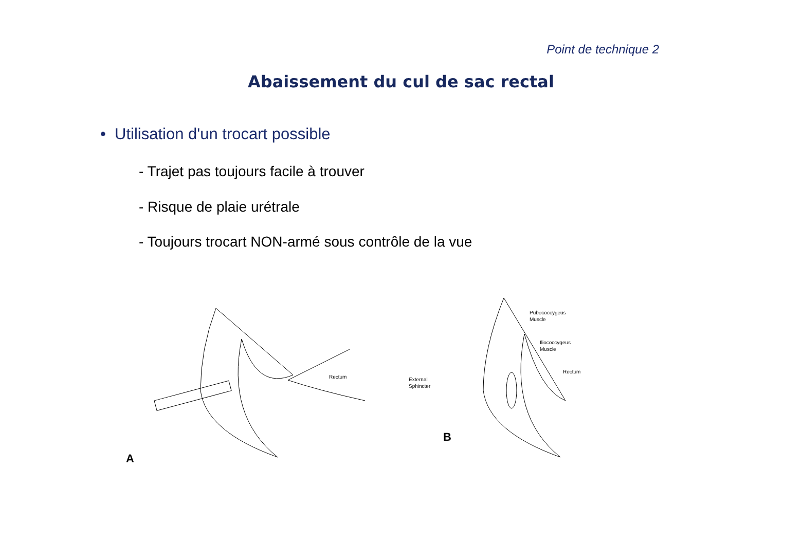Point de technique 2
Abaissement du cul de sac rectal
• Utilisation d'un trocart possible
- Trajet pas toujours facile à trouver
- Risque de plaie urétrale
- Toujours trocart NON-armé sous contrôle de la vue
Rectum
A
Pubococcygeus
Muscle
Iliococcygeus
Muscle
Rectum
External
Sphincter
B